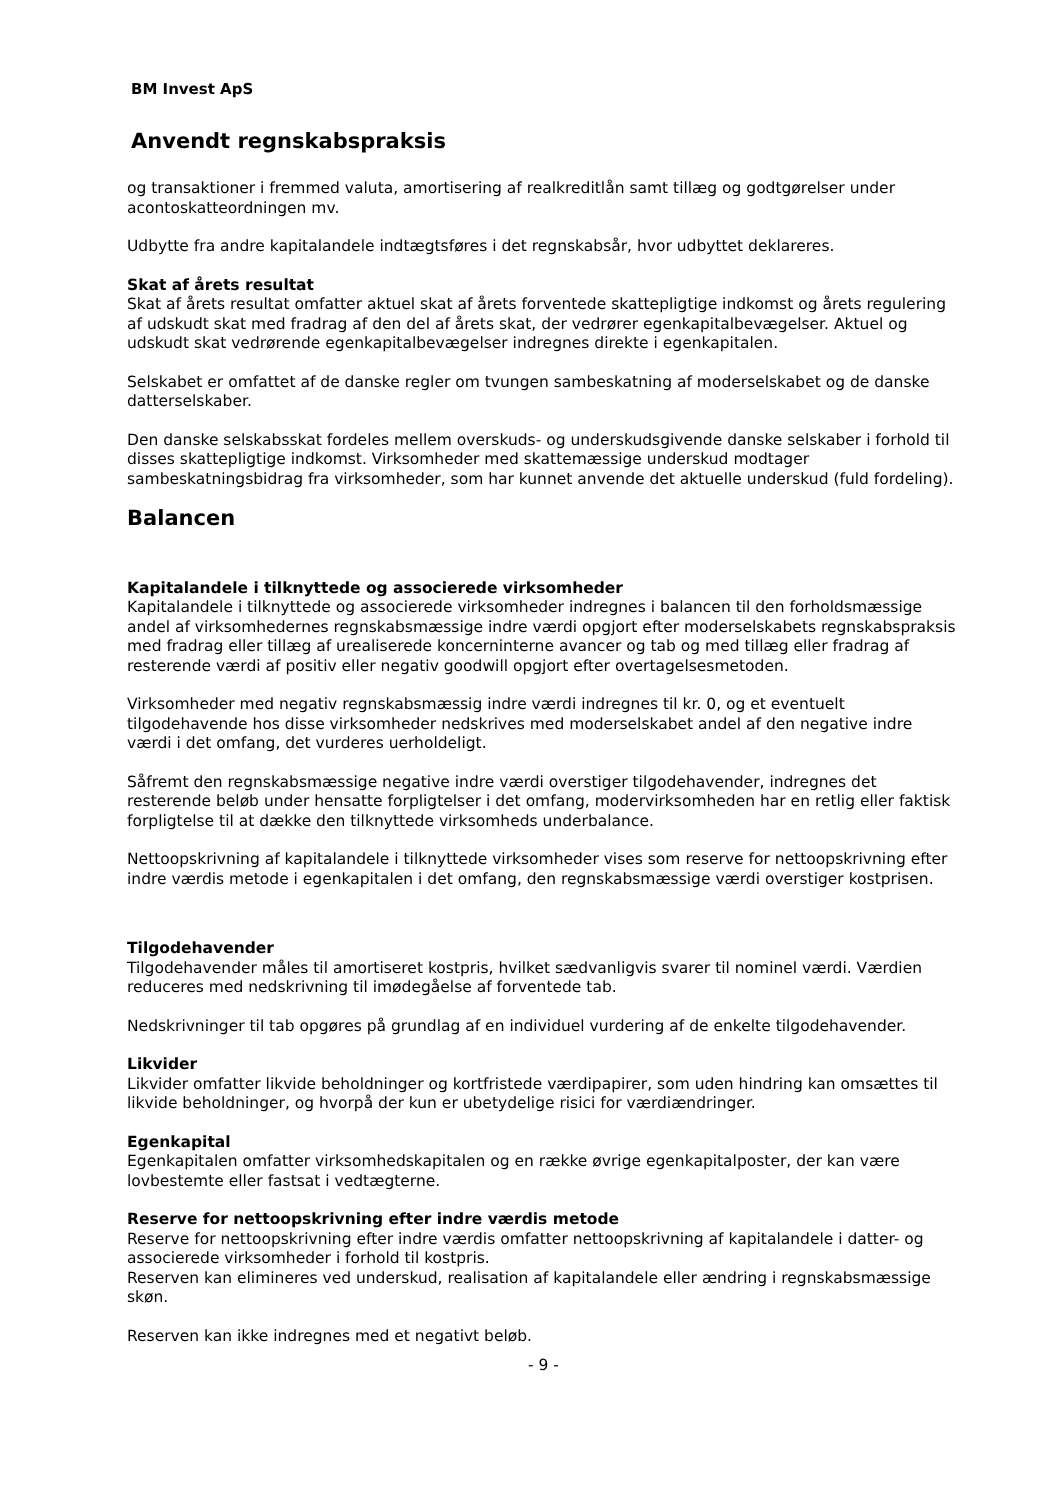BM Invest ApS
Anvendt regnskabspraksis
og transaktioner i fremmed valuta, amortisering af realkreditlån samt tillæg og godtgørelser under acontoskatteordningen mv.
Udbytte fra andre kapitalandele indtægtsføres i det regnskabsår, hvor udbyttet deklareres.
Skat af årets resultat
Skat af årets resultat omfatter aktuel skat af årets forventede skattepligtige indkomst og årets regulering af udskudt skat med fradrag af den del af årets skat, der vedrører egenkapitalbevægelser. Aktuel og udskudt skat vedrørende egenkapitalbevægelser indregnes direkte i egenkapitalen.
Selskabet er omfattet af de danske regler om tvungen sambeskatning af moderselskabet og de danske datterselskaber.
Den danske selskabsskat fordeles mellem overskuds- og underskudsgivende danske selskaber i forhold til disses skattepligtige indkomst. Virksomheder med skattemæssige underskud modtager sambeskatningsbidrag fra virksomheder, som har kunnet anvende det aktuelle underskud (fuld fordeling).
Balancen
Kapitalandele i tilknyttede og associerede virksomheder
Kapitalandele i tilknyttede og associerede virksomheder indregnes i balancen til den forholdsmæssige andel af virksomhedernes regnskabsmæssige indre værdi opgjort efter moderselskabets regnskabspraksis med fradrag eller tillæg af urealiserede koncerninterne avancer og tab og med tillæg eller fradrag af resterende værdi af positiv eller negativ goodwill opgjort efter overtagelsesmetoden.
Virksomheder med negativ regnskabsmæssig indre værdi indregnes til kr. 0, og et eventuelt tilgodehavende hos disse virksomheder nedskrives med moderselskabet andel af den negative indre værdi i det omfang, det vurderes uerholdeligt.
Såfremt den regnskabsmæssige negative indre værdi overstiger tilgodehavender, indregnes det resterende beløb under hensatte forpligtelser i det omfang, modervirksomheden har en retlig eller faktisk forpligtelse til at dække den tilknyttede virksomheds underbalance.
Nettoopskrivning af kapitalandele i tilknyttede virksomheder vises som reserve for nettoopskrivning efter indre værdis metode i egenkapitalen i det omfang, den regnskabsmæssige værdi overstiger kostprisen.
Tilgodehavender
Tilgodehavender måles til amortiseret kostpris, hvilket sædvanligvis svarer til nominel værdi. Værdien reduceres med nedskrivning til imødegåelse af forventede tab.
Nedskrivninger til tab opgøres på grundlag af en individuel vurdering af de enkelte tilgodehavender.
Likvider
Likvider omfatter likvide beholdninger og kortfristede værdipapirer, som uden hindring kan omsættes til likvide beholdninger, og hvorpå der kun er ubetydelige risici for værdiændringer.
Egenkapital
Egenkapitalen omfatter virksomhedskapitalen og en række øvrige egenkapitalposter, der kan være lovbestemte eller fastsat i vedtægterne.
Reserve for nettoopskrivning efter indre værdis metode
Reserve for nettoopskrivning efter indre værdis omfatter nettoopskrivning af kapitalandele i datter- og associerede virksomheder i forhold til kostpris.
Reserven kan elimineres ved underskud, realisation af kapitalandele eller ændring i regnskabsmæssige skøn.
Reserven kan ikke indregnes med et negativt beløb.
- 9 -